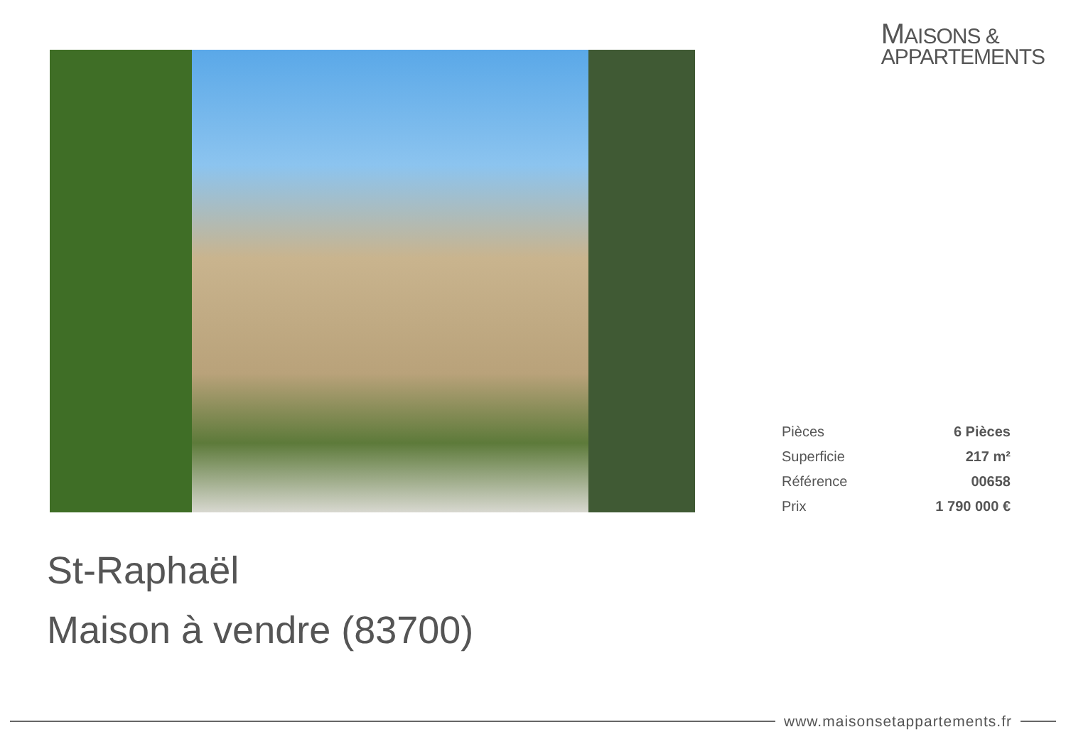MAISONS &
APPARTEMENTS
| Pièces | 6 Pièces |
| Superficie | 217 m² |
| Référence | 00658 |
| Prix | 1 790 000 € |
St-Raphaël
Maison à vendre (83700)
www.maisonsetappartements.fr